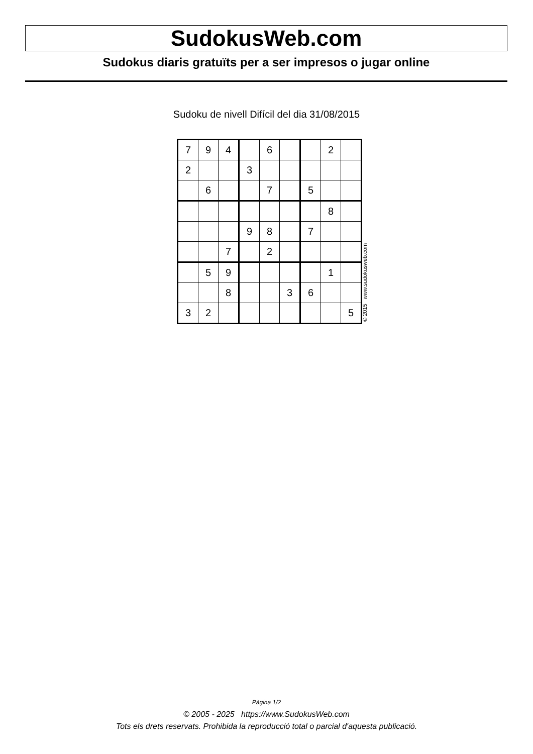SudokusWeb.com
Sudokus diaris gratuïts per a ser impresos o jugar online
Sudoku de nivell Difícil del dia 31/08/2015
| 7 | 9 | 4 | | 6 | | | 2 | |
| 2 | | | 3 | | | | | |
| | 6 | | | 7 | | 5 | | |
| | | | | | | | 8 | |
| | | | 9 | 8 | | 7 | | |
| | | 7 | | 2 | | | | |
| | 5 | 9 | | | | | 1 | |
| | | 8 | | | 3 | 6 | | |
| 3 | 2 | | | | | | | 5 |
© 2015 www.sudokusweb.com
Pàgina 1/2
© 2005 - 2025 https://www.SudokusWeb.com
Tots els drets reservats. Prohibida la reproducció total o parcial d'aquesta publicació.